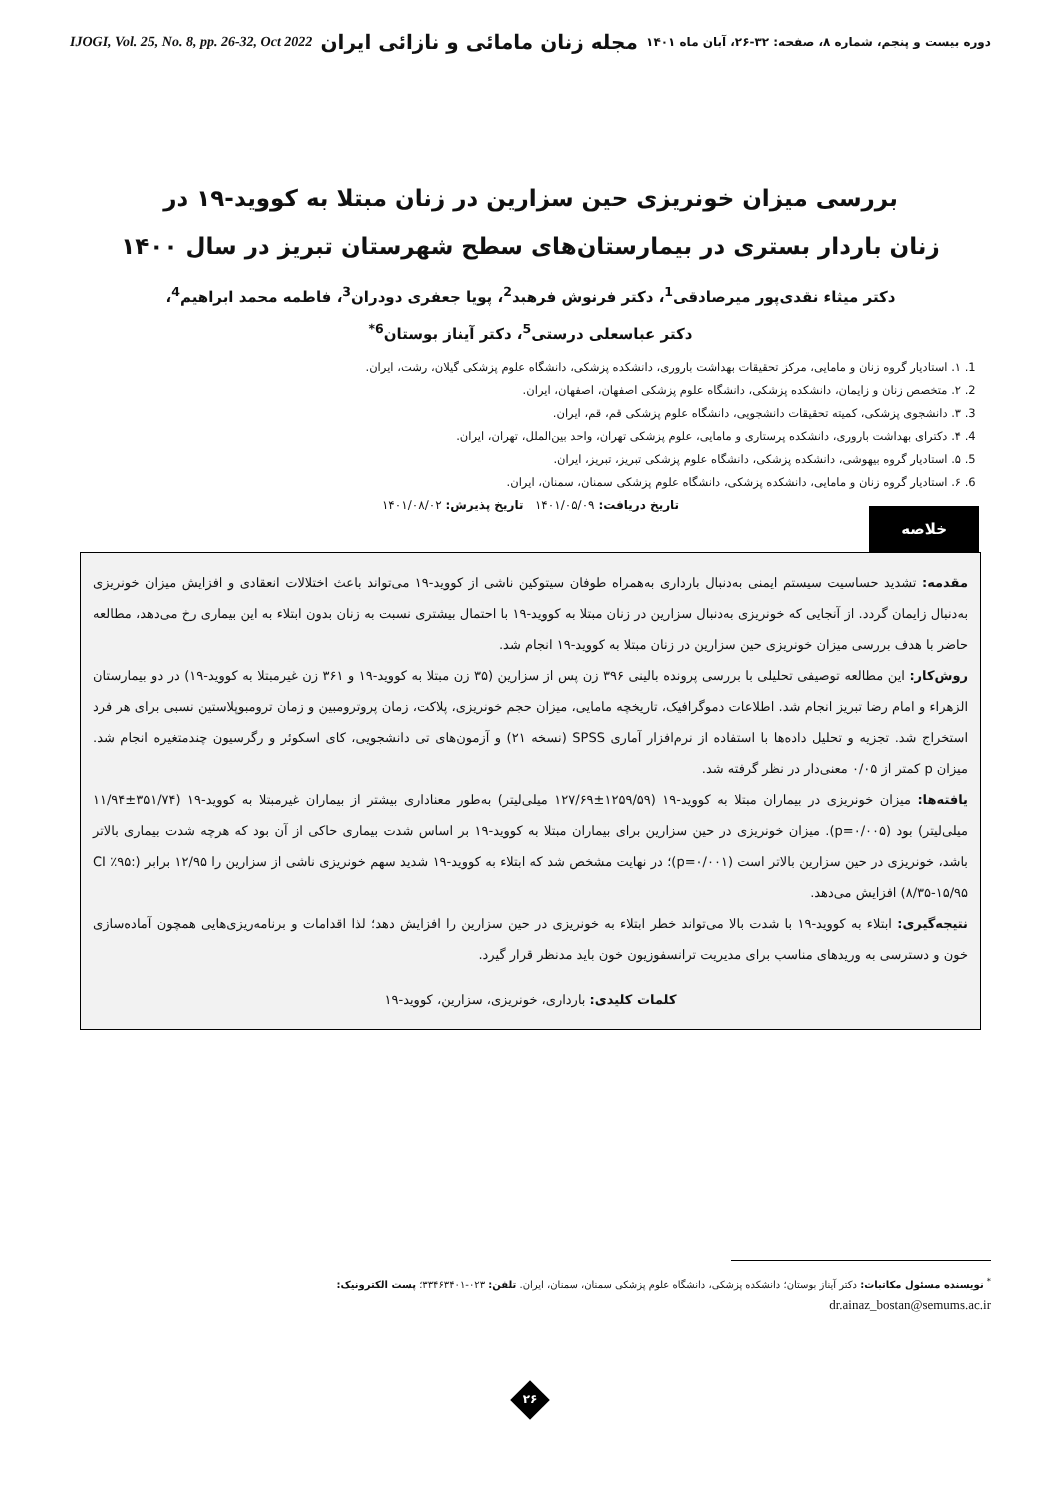IJOGI, Vol. 25, No. 8, pp. 26-32, Oct 2022 مجله زنان مامائی و نازائی ایران دوره بیست و پنجم، شماره ۸، صفحه: ۳۲-۲۶، آبان ماه ۱۴۰۱
بررسی میزان خونریزی حین سزارین در زنان مبتلا به کووید-۱۹ در
زنان باردار بستری در بیمارستان‌های سطح شهرستان تبریز در سال ۱۴۰۰
دکتر میثاء نقدی‌پور میرصادقی<sup>1</sup>، دکتر فرنوش فرهبد<sup>2</sup>، پویا جعفری دودران<sup>3</sup>، فاطمه محمد ابراهیم<sup>4</sup>،
دکتر عباسعلی درستی<sup>5</sup>، دکتر آیناز بوستان<sup>6*</sup>
1. ۱. استادیار گروه زنان و مامایی، مرکز تحقیقات بهداشت باروری، دانشکده پزشکی، دانشگاه علوم پزشکی گیلان، رشت، ایران.
2. ۲. متخصص زنان و زایمان، دانشکده پزشکی، دانشگاه علوم پزشکی اصفهان، اصفهان، ایران.
3. ۳. دانشجوی پزشکی، کمیته تحقیقات دانشجویی، دانشگاه علوم پزشکی قم، قم، ایران.
4. ۴. دکترای بهداشت باروری، دانشکده پرستاری و مامایی، علوم پزشکی تهران، واحد بین‌الملل، تهران، ایران.
5. ۵. استادیار گروه بیهوشی، دانشکده پزشکی، دانشگاه علوم پزشکی تبریز، تبریز، ایران.
6. ۶. استادیار گروه زنان و مامایی، دانشکده پزشکی، دانشگاه علوم پزشکی سمنان، سمنان، ایران.
تاریخ دریافت: ۱۴۰۱/۰۵/۰۹ تاریخ پذیرش: ۱۴۰۱/۰۸/۰۲
خلاصه
مقدمه: تشدید حساسیت سیستم ایمنی به‌دنبال بارداری به‌همراه طوفان سیتوکین ناشی از کووید-۱۹ می‌تواند باعث اختلالات انعقادی و افزایش میزان خونریزی به‌دنبال زایمان گردد. از آنجایی که خونریزی به‌دنبال سزارین در زنان مبتلا به کووید-۱۹ با احتمال بیشتری نسبت به زنان بدون ابتلاء به این بیماری رخ می‌دهد، مطالعه حاضر با هدف بررسی میزان خونریزی حین سزارین در زنان مبتلا به کووید-۱۹ انجام شد.
روش‌کار: این مطالعه توصیفی تحلیلی با بررسی پرونده بالینی ۳۹۶ زن پس از سزارین (۳۵ زن مبتلا به کووید-۱۹ و ۳۶۱ زن غیرمبتلا به کووید-۱۹) در دو بیمارستان الزهراء و امام رضا تبریز انجام شد. اطلاعات دموگرافیک، تاریخچه مامایی، میزان حجم خونریزی، پلاکت، زمان پروترومبین و زمان ترومبوپلاستین نسبی برای هر فرد استخراج شد. تجزیه و تحلیل داده‌ها با استفاده از نرم‌افزار آماری SPSS (نسخه ۲۱) و آزمون‌های تی دانشجویی، کای اسکوئر و رگرسیون چندمتغیره انجام شد. میزان p کمتر از ۰/۰۵ معنی‌دار در نظر گرفته شد.
یافته‌ها: میزان خونریزی در بیماران مبتلا به کووید-۱۹ (۱۲۵۹/۵۹±۱۲۷/۶۹ میلی‌لیتر) به‌طور معناداری بیشتر از بیماران غیرمبتلا به کووید-۱۹ (۳۵۱/۷۴±۱۱/۹۴ میلی‌لیتر) بود (p=۰/۰۰۵). میزان خونریزی در حین سزارین برای بیماران مبتلا به کووید-۱۹ بر اساس شدت بیماری حاکی از آن بود که هرچه شدت بیماری بالاتر باشد، خونریزی در حین سزارین بالاتر است (p=۰/۰۰۱)؛ در نهایت مشخص شد که ابتلاء به کووید-۱۹ شدید سهم خونریزی ناشی از سزارین را ۱۲/۹۵ برابر (CI ٪۹۵: ۸/۳۵-۱۵/۹۵) افزایش می‌دهد.
نتیجه‌گیری: ابتلاء به کووید-۱۹ با شدت بالا می‌تواند خطر ابتلاء به خونریزی در حین سزارین را افزایش دهد؛ لذا اقدامات و برنامه‌ریزی‌هایی همچون آماده‌سازی خون و دسترسی به وریدهای مناسب برای مدیریت ترانسفوزیون خون باید مدنظر قرار گیرد.
کلمات کلیدی: بارداری، خونریزی، سزارین، کووید-۱۹
<sup>*</sup> نویسنده مسئول مکاتبات: دکتر آیناز بوستان؛ دانشکده پزشکی، دانشگاه علوم پزشکی سمنان، سمنان، ایران. تلفن: ۰۲۳-۳۳۴۶۳۴۰۱؛ پست الکترونیک:
dr.ainaz_bostan@semums.ac.ir
۲۶